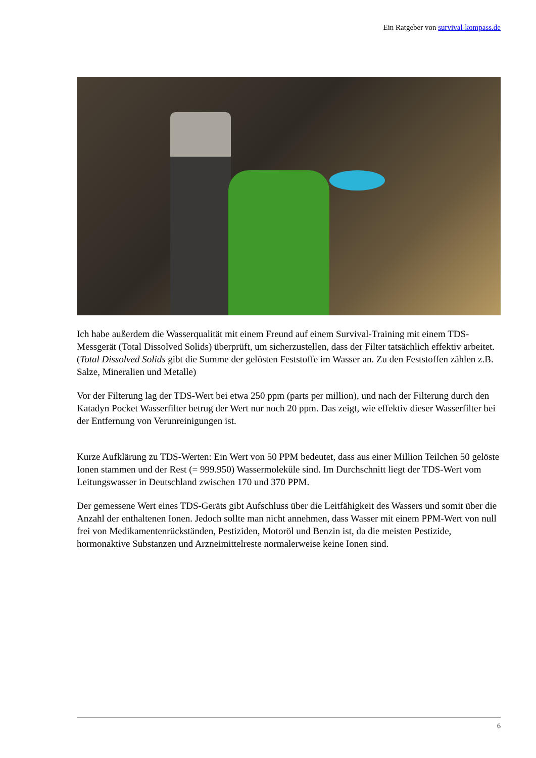Ein Ratgeber von survival-kompass.de
Ich habe außerdem die Wasserqualität mit einem Freund auf einem Survival-Training mit einem TDS-Messgerät (Total Dissolved Solids) überprüft, um sicherzustellen, dass der Filter tatsächlich effektiv arbeitet. (Total Dissolved Solids gibt die Summe der gelösten Feststoffe im Wasser an. Zu den Feststoffen zählen z.B. Salze, Mineralien und Metalle)
Vor der Filterung lag der TDS-Wert bei etwa 250 ppm (parts per million), und nach der Filterung durch den Katadyn Pocket Wasserfilter betrug der Wert nur noch 20 ppm. Das zeigt, wie effektiv dieser Wasserfilter bei der Entfernung von Verunreinigungen ist.
Kurze Aufklärung zu TDS-Werten: Ein Wert von 50 PPM bedeutet, dass aus einer Million Teilchen 50 gelöste Ionen stammen und der Rest (= 999.950) Wassermoleküle sind. Im Durchschnitt liegt der TDS-Wert vom Leitungswasser in Deutschland zwischen 170 und 370 PPM.
Der gemessene Wert eines TDS-Geräts gibt Aufschluss über die Leitfähigkeit des Wassers und somit über die Anzahl der enthaltenen Ionen. Jedoch sollte man nicht annehmen, dass Wasser mit einem PPM-Wert von null frei von Medikamentenrückständen, Pestiziden, Motoröl und Benzin ist, da die meisten Pestizide, hormonaktive Substanzen und Arzneimittelreste normalerweise keine Ionen sind.
6